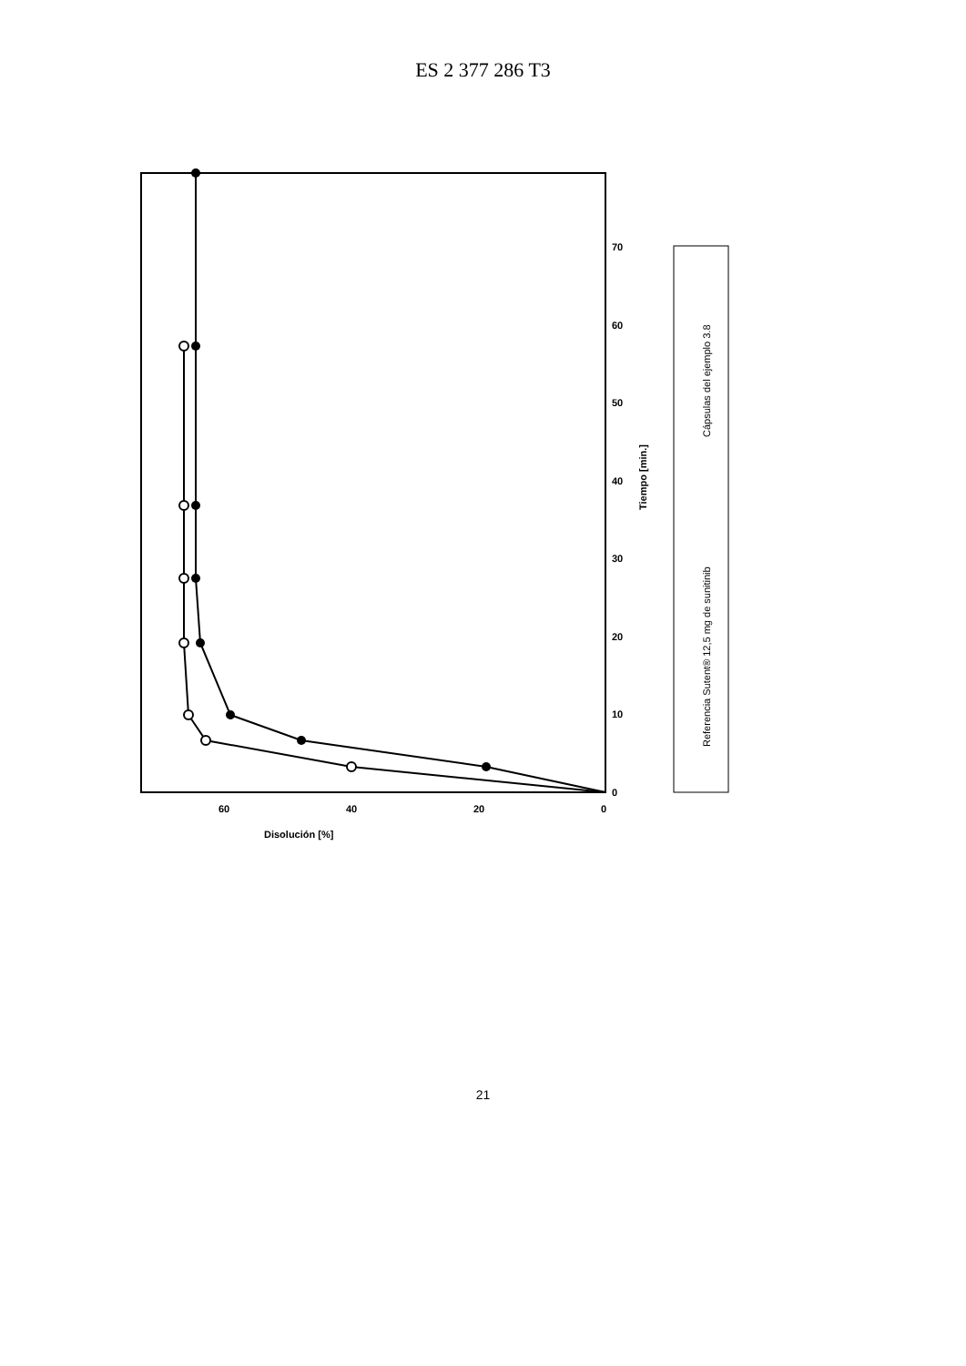ES 2 377 286 T3
0
10
20
30
40
50
60
70
0
20
40
60
Disolución [%]
Tiempo [min.]
Referencia Sutent® 12,5 mg de sunitinib
Cápsulas del ejemplo 3.8
21